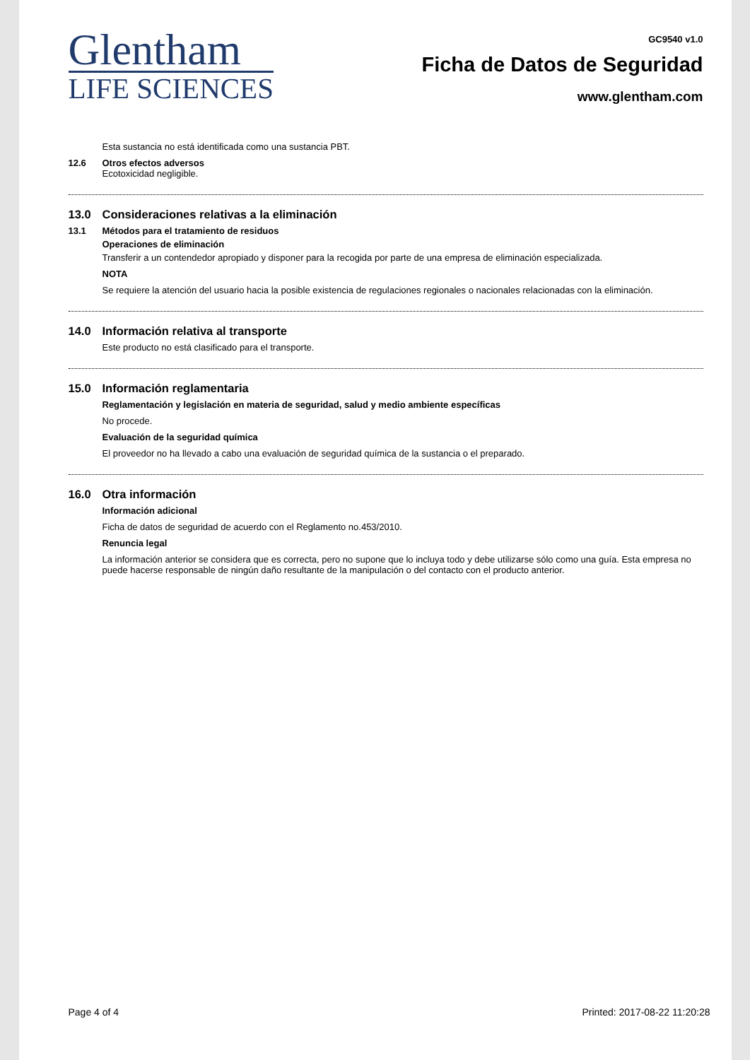Glentham
LIFE SCIENCES
GC9540 v1.0
Ficha de Datos de Seguridad
www.glentham.com
Esta sustancia no está identificada como una sustancia PBT.
12.6 Otros efectos adversos
Ecotoxicidad negligible.
13.0 Consideraciones relativas a la eliminación
13.1 Métodos para el tratamiento de residuos
Operaciones de eliminación
Transferir a un contendedor apropiado y disponer para la recogida por parte de una empresa de eliminación especializada.
NOTA
Se requiere la atención del usuario hacia la posible existencia de regulaciones regionales o nacionales relacionadas con la eliminación.
14.0 Información relativa al transporte
Este producto no está clasificado para el transporte.
15.0 Información reglamentaria
Reglamentación y legislación en materia de seguridad, salud y medio ambiente específicas
No procede.
Evaluación de la seguridad química
El proveedor no ha llevado a cabo una evaluación de seguridad química de la sustancia o el preparado.
16.0 Otra información
Información adicional
Ficha de datos de seguridad de acuerdo con el Reglamento no.453/2010.
Renuncia legal
La información anterior se considera que es correcta, pero no supone que lo incluya todo y debe utilizarse sólo como una guía. Esta empresa no puede hacerse responsable de ningún daño resultante de la manipulación o del contacto con el producto anterior.
Page 4 of 4 Printed: 2017-08-22 11:20:28